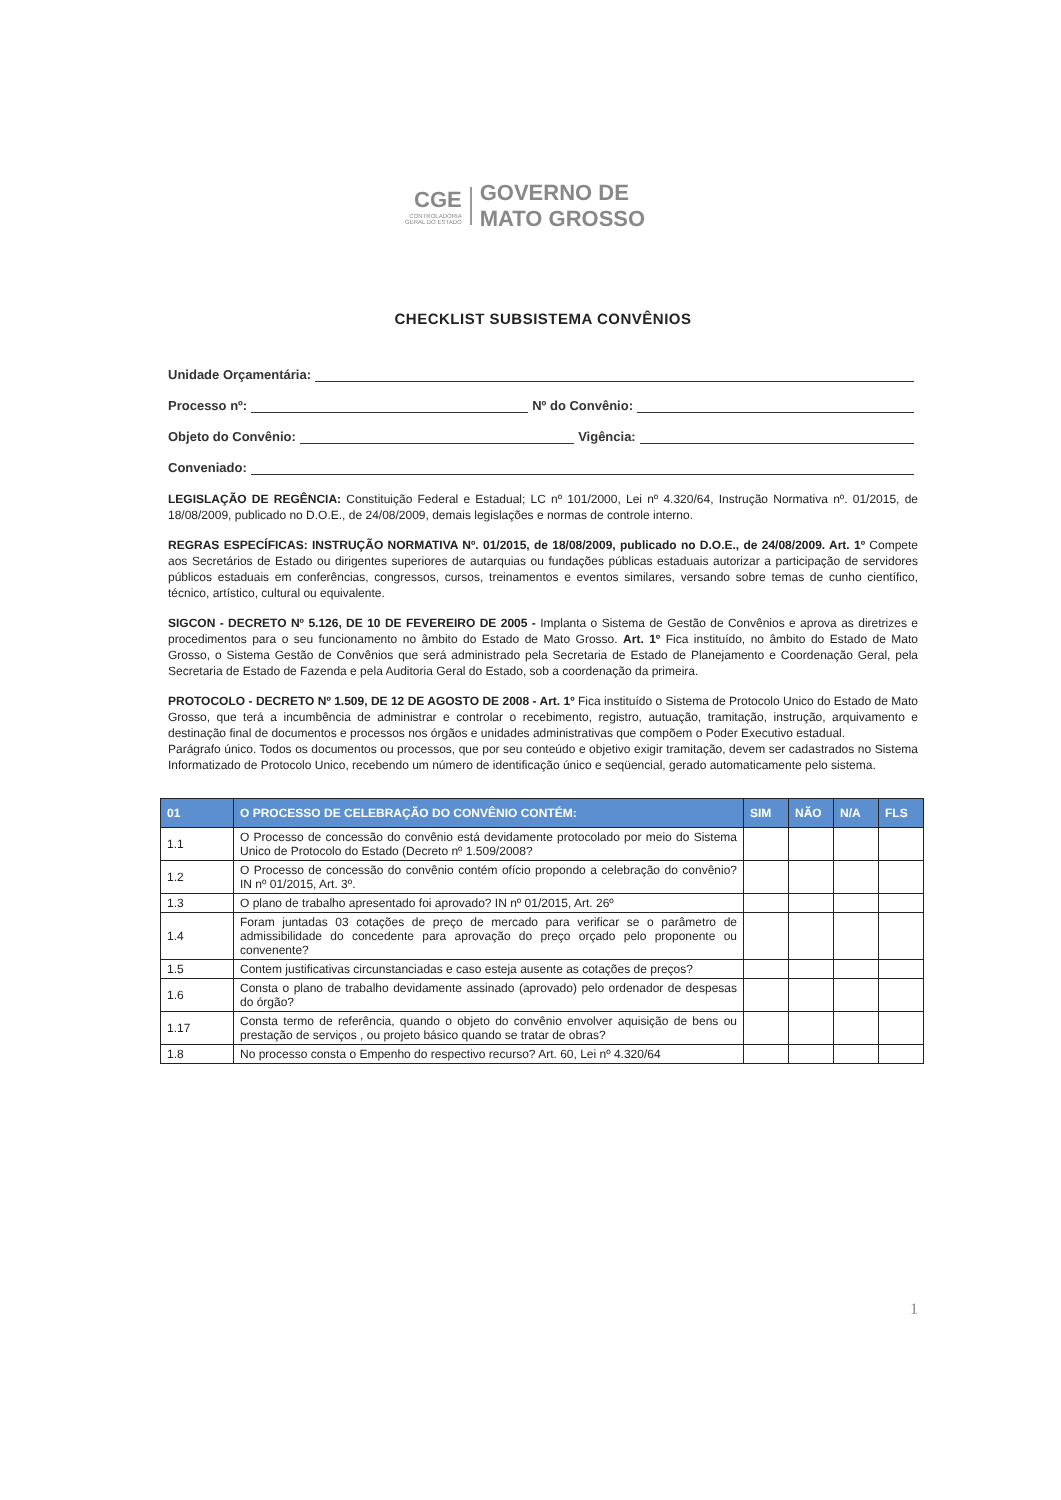CGE
CONTROLADORIA
GERAL DO ESTADO
GOVERNO DE
MATO GROSSO
CHECKLIST SUBSISTEMA CONVÊNIOS
Unidade Orçamentária:
Processo nº: Nº do Convênio:
Objeto do Convênio: Vigência:
Conveniado:
LEGISLAÇÃO DE REGÊNCIA: Constituição Federal e Estadual; LC nº 101/2000, Lei nº 4.320/64, Instrução Normativa nº. 01/2015, de 18/08/2009, publicado no D.O.E., de 24/08/2009, demais legislações e normas de controle interno.
REGRAS ESPECÍFICAS: INSTRUÇÃO NORMATIVA Nº. 01/2015, de 18/08/2009, publicado no D.O.E., de 24/08/2009. Art. 1º Compete aos Secretários de Estado ou dirigentes superiores de autarquias ou fundações públicas estaduais autorizar a participação de servidores públicos estaduais em conferências, congressos, cursos, treinamentos e eventos similares, versando sobre temas de cunho científico, técnico, artístico, cultural ou equivalente.
SIGCON - DECRETO Nº 5.126, DE 10 DE FEVEREIRO DE 2005 - Implanta o Sistema de Gestão de Convênios e aprova as diretrizes e procedimentos para o seu funcionamento no âmbito do Estado de Mato Grosso. Art. 1º Fica instituído, no âmbito do Estado de Mato Grosso, o Sistema Gestão de Convênios que será administrado pela Secretaria de Estado de Planejamento e Coordenação Geral, pela Secretaria de Estado de Fazenda e pela Auditoria Geral do Estado, sob a coordenação da primeira.
PROTOCOLO - DECRETO Nº 1.509, DE 12 DE AGOSTO DE 2008 - Art. 1º Fica instituído o Sistema de Protocolo Unico do Estado de Mato Grosso, que terá a incumbência de administrar e controlar o recebimento, registro, autuação, tramitação, instrução, arquivamento e destinação final de documentos e processos nos órgãos e unidades administrativas que compõem o Poder Executivo estadual.
Parágrafo único. Todos os documentos ou processos, que por seu conteúdo e objetivo exigir tramitação, devem ser cadastrados no Sistema Informatizado de Protocolo Unico, recebendo um número de identificação único e seqüencial, gerado automaticamente pelo sistema.
| 01 | O PROCESSO DE CELEBRAÇÃO DO CONVÊNIO CONTÉM: | SIM | NÃO | N/A | FLS |
| --- | --- | --- | --- | --- | --- |
| 1.1 | O Processo de concessão do convênio está devidamente protocolado por meio do Sistema Unico de Protocolo do Estado (Decreto nº 1.509/2008? | | | | |
| 1.2 | O Processo de concessão do convênio contém ofício propondo a celebração do convênio? IN nº 01/2015, Art. 3º. | | | | |
| 1.3 | O plano de trabalho apresentado foi aprovado? IN nº 01/2015, Art. 26º | | | | |
| 1.4 | Foram juntadas 03 cotações de preço de mercado para verificar se o parâmetro de admissibilidade do concedente para aprovação do preço orçado pelo proponente ou convenente? | | | | |
| 1.5 | Contem justificativas circunstanciadas e caso esteja ausente as cotações de preços? | | | | |
| 1.6 | Consta o plano de trabalho devidamente assinado (aprovado) pelo ordenador de despesas do órgão? | | | | |
| 1.17 | Consta termo de referência, quando o objeto do convênio envolver aquisição de bens ou prestação de serviços , ou projeto básico quando se tratar de obras? | | | | |
| 1.8 | No processo consta o Empenho do respectivo recurso? Art. 60, Lei nº 4.320/64 | | | | |
1